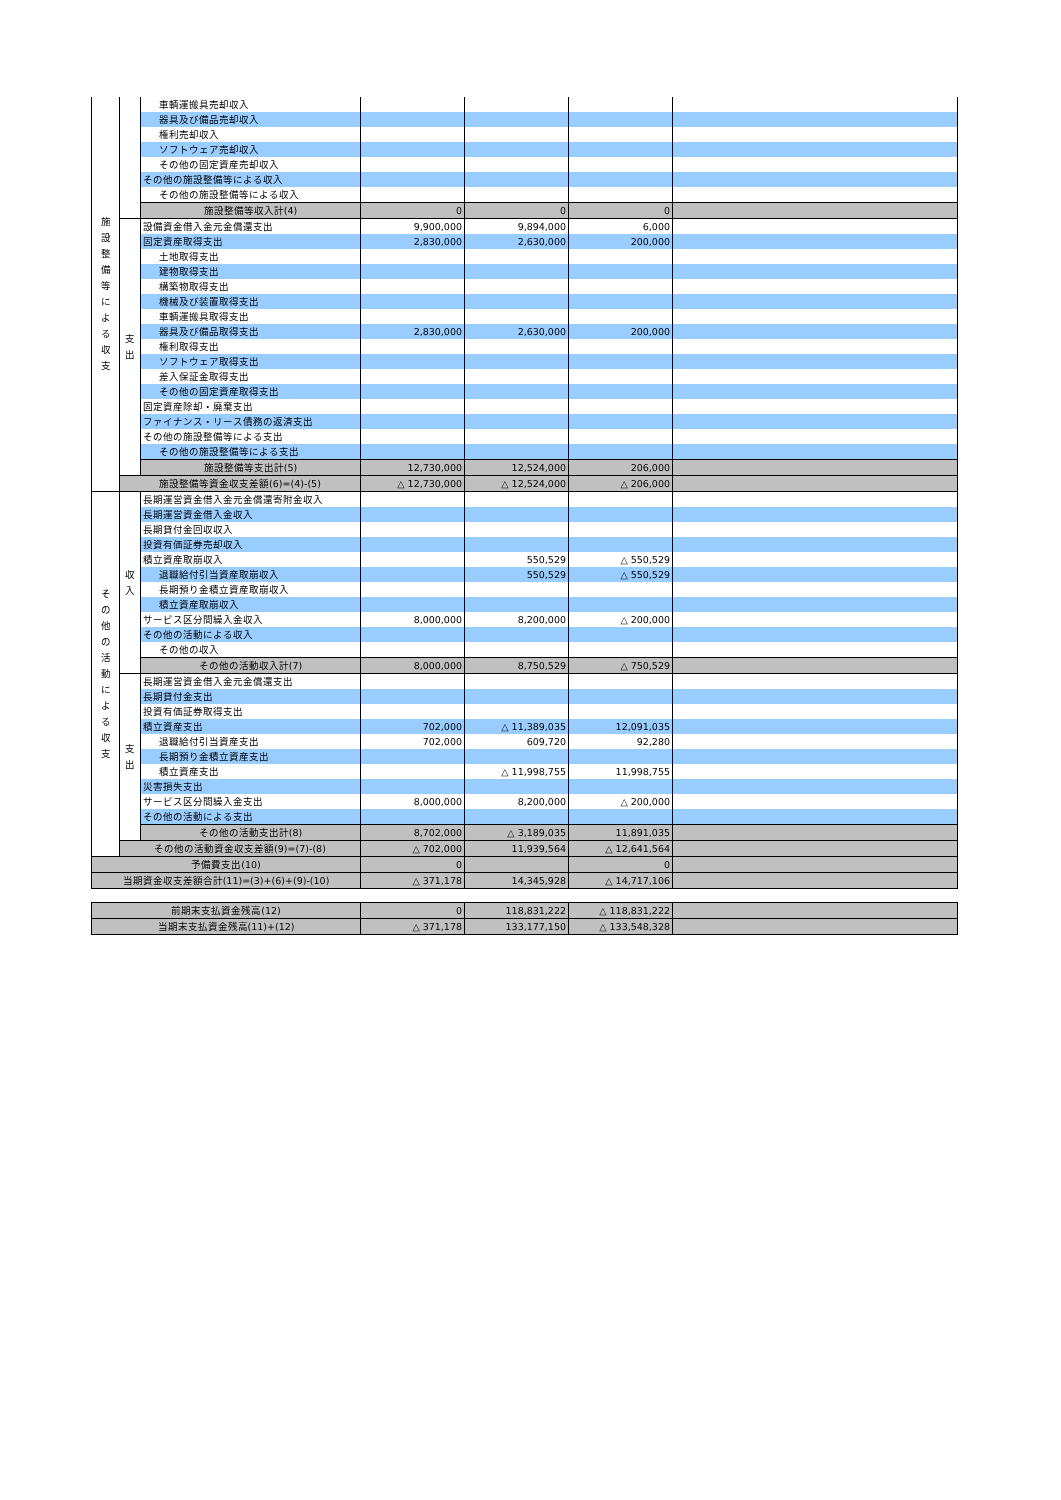| 施 設 整 備 等 に よ る 収 支 | | 車輌運搬具売却収入 | | | | |
| | | 器具及び備品売却収入 | | | | |
| | | 権利売却収入 | | | | |
| | | ソフトウェア売却収入 | | | | |
| | | その他の固定資産売却収入 | | | | |
| | | その他の施設整備等による収入 | | | | |
| | | その他の施設整備等による収入 | | | | |
| | | 施設整備等収入計(4) | 0 | 0 | 0 | |
| | 支 出 | 設備資金借入金元金償還支出 | 9,900,000 | 9,894,000 | 6,000 | |
| | | 固定資産取得支出 | 2,830,000 | 2,630,000 | 200,000 | |
| | | 土地取得支出 | | | | |
| | | 建物取得支出 | | | | |
| | | 構築物取得支出 | | | | |
| | | 機械及び装置取得支出 | | | | |
| | | 車輌運搬具取得支出 | | | | |
| | | 器具及び備品取得支出 | 2,830,000 | 2,630,000 | 200,000 | |
| | | 権利取得支出 | | | | |
| | | ソフトウェア取得支出 | | | | |
| | | 差入保証金取得支出 | | | | |
| | | その他の固定資産取得支出 | | | | |
| | | 固定資産除却・廃棄支出 | | | | |
| | | ファイナンス・リース債務の返済支出 | | | | |
| | | その他の施設整備等による支出 | | | | |
| | | その他の施設整備等による支出 | | | | |
| | | 施設整備等支出計(5) | 12,730,000 | 12,524,000 | 206,000 | |
| | 施設整備等資金収支差額(6)=(4)-(5) | | △ 12,730,000 | △ 12,524,000 | △ 206,000 | |
| そ の 他 の 活 動 に よ る 収 支 | 収 入 | 長期運営資金借入金元金償還寄附金収入 | | | | |
| | | 長期運営資金借入金収入 | | | | |
| | | 長期貸付金回収収入 | | | | |
| | | 投資有価証券売却収入 | | | | |
| | | 積立資産取崩収入 | | 550,529 | △ 550,529 | |
| | | 退職給付引当資産取崩収入 | | 550,529 | △ 550,529 | |
| | | 長期預り金積立資産取崩収入 | | | | |
| | | 積立資産取崩収入 | | | | |
| | | サービス区分間繰入金収入 | 8,000,000 | 8,200,000 | △ 200,000 | |
| | | その他の活動による収入 | | | | |
| | | その他の収入 | | | | |
| | | その他の活動収入計(7) | 8,000,000 | 8,750,529 | △ 750,529 | |
| | 支 出 | 長期運営資金借入金元金償還支出 | | | | |
| | | 長期貸付金支出 | | | | |
| | | 投資有価証券取得支出 | | | | |
| | | 積立資産支出 | 702,000 | △ 11,389,035 | 12,091,035 | |
| | | 退職給付引当資産支出 | 702,000 | 609,720 | 92,280 | |
| | | 長期預り金積立資産支出 | | | | |
| | | 積立資産支出 | | △ 11,998,755 | 11,998,755 | |
| | | 災害損失支出 | | | | |
| | | サービス区分間繰入金支出 | 8,000,000 | 8,200,000 | △ 200,000 | |
| | | その他の活動による支出 | | | | |
| | | その他の活動支出計(8) | 8,702,000 | △ 3,189,035 | 11,891,035 | |
| | その他の活動資金収支差額(9)=(7)-(8) | | △ 702,000 | 11,939,564 | △ 12,641,564 | |
| 予備費支出(10) | | | 0 | | 0 | |
| 当期資金収支差額合計(11)=(3)+(6)+(9)-(10) | | | △ 371,178 | 14,345,928 | △ 14,717,106 | |
| 前期末支払資金残高(12) | 0 | 118,831,222 | △ 118,831,222 | |
| 当期末支払資金残高(11)+(12) | △ 371,178 | 133,177,150 | △ 133,548,328 | |